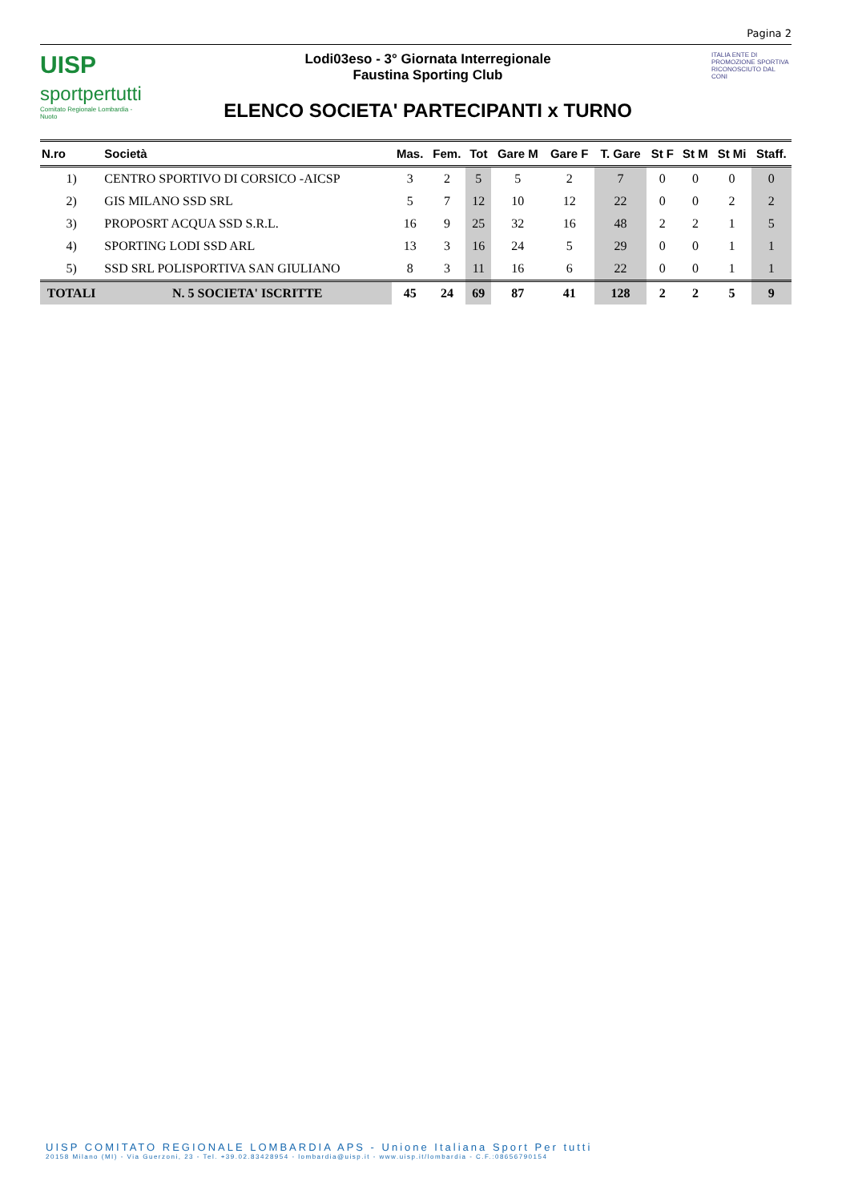Pagina 2
UISP
sportpertutti
Comitato Regionale Lombardia - Nuoto
Lodi03eso - 3° Giornata Interregionale
Faustina Sporting Club
ELENCO SOCIETA' PARTECIPANTI x TURNO
ITALIA ENTE DI PROMOZIONE SPORTIVA RICONOSCIUTO DAL CONI
| N.ro | Società | Mas. | Fem. | Tot | Gare M | Gare F | T. Gare | St F | St M | St Mi | Staff. |
| --- | --- | --- | --- | --- | --- | --- | --- | --- | --- | --- | --- |
| 1) | CENTRO SPORTIVO DI CORSICO -AICSP | 3 | 2 | 5 | 5 | 2 | 7 | 0 | 0 | 0 | 0 |
| 2) | GIS MILANO SSD SRL | 5 | 7 | 12 | 10 | 12 | 22 | 0 | 0 | 2 | 2 |
| 3) | PROPOSRT ACQUA SSD S.R.L. | 16 | 9 | 25 | 32 | 16 | 48 | 2 | 2 | 1 | 5 |
| 4) | SPORTING LODI SSD ARL | 13 | 3 | 16 | 24 | 5 | 29 | 0 | 0 | 1 | 1 |
| 5) | SSD SRL POLISPORTIVA SAN GIULIANO | 8 | 3 | 11 | 16 | 6 | 22 | 0 | 0 | 1 | 1 |
| TOTALI | N. 5 SOCIETA' ISCRITTE | 45 | 24 | 69 | 87 | 41 | 128 | 2 | 2 | 5 | 9 |
UISP COMITATO REGIONALE LOMBARDIA APS - Unione Italiana Sport Per tutti
20158 Milano (MI) - Via Guerzoni, 23 - Tel. +39.02.83428954 - lombardia@uisp.it - www.uisp.it/lombardia - C.F.:08656790154